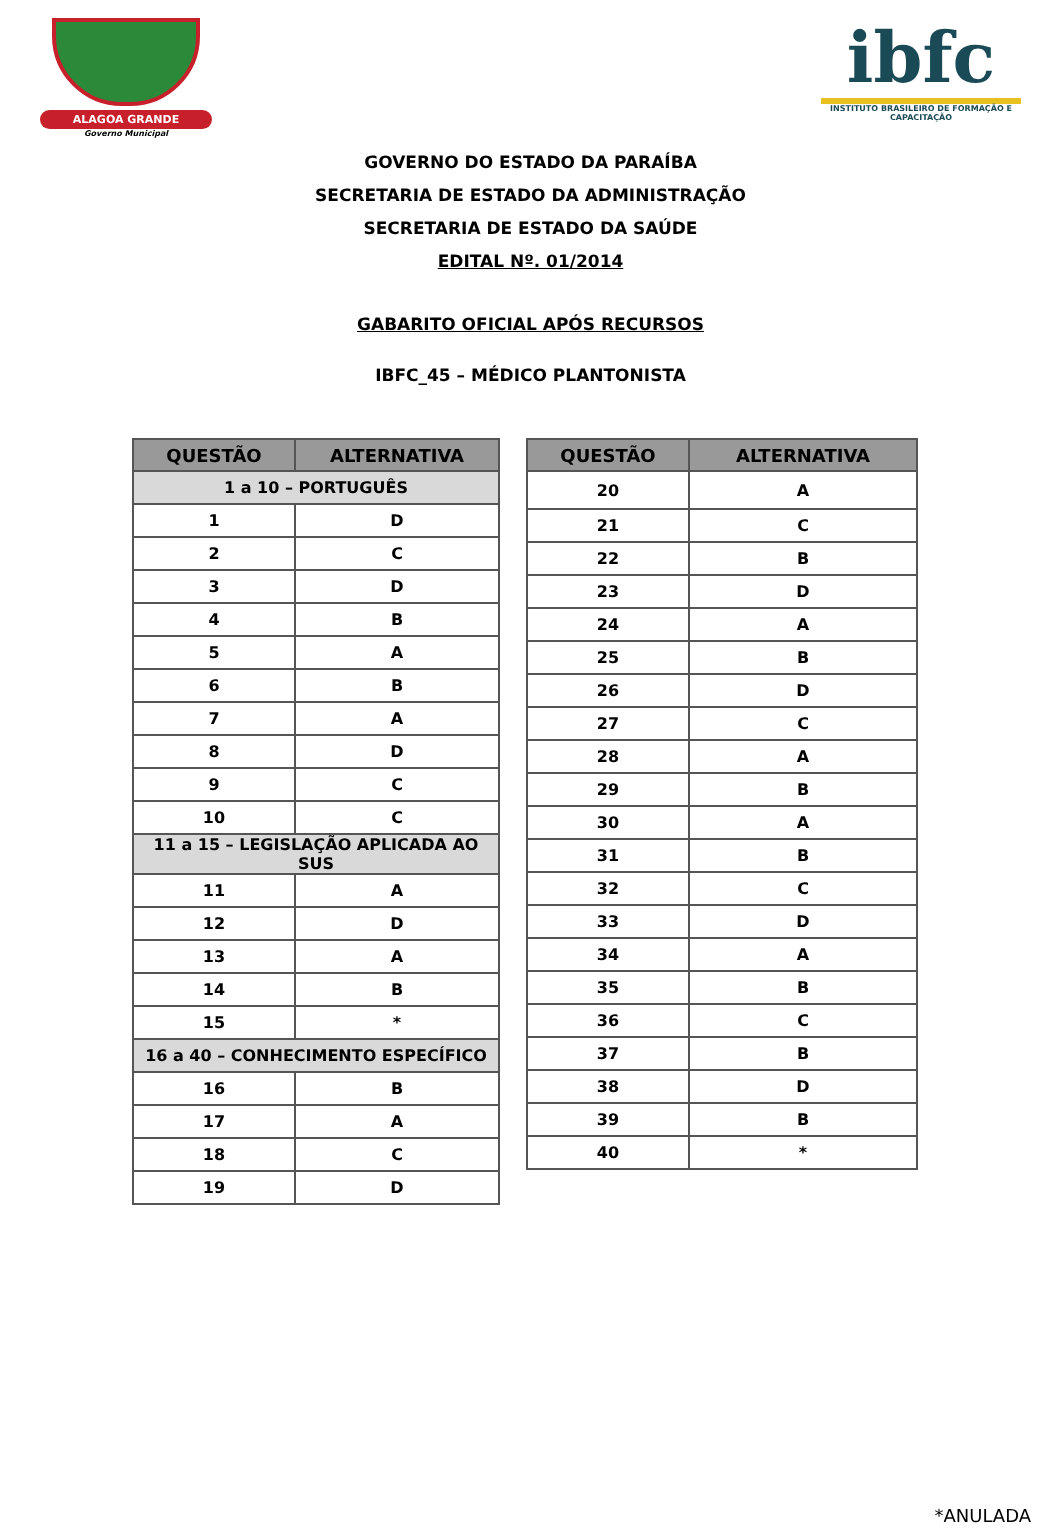ALAGOA GRANDE
Governo Municipal
ibfc
INSTITUTO BRASILEIRO DE FORMAÇÃO E CAPACITAÇÃO
GOVERNO DO ESTADO DA PARAÍBA
SECRETARIA DE ESTADO DA ADMINISTRAÇÃO
SECRETARIA DE ESTADO DA SAÚDE
EDITAL Nº. 01/2014
GABARITO OFICIAL APÓS RECURSOS
IBFC_45 – MÉDICO PLANTONISTA
| QUESTÃO | ALTERNATIVA |
| --- | --- |
| 1 a 10 – PORTUGUÊS | |
| 1 | D |
| 2 | C |
| 3 | D |
| 4 | B |
| 5 | A |
| 6 | B |
| 7 | A |
| 8 | D |
| 9 | C |
| 10 | C |
| 11 a 15 – LEGISLAÇÃO APLICADA AO SUS | |
| 11 | A |
| 12 | D |
| 13 | A |
| 14 | B |
| 15 | * |
| 16 a 40 – CONHECIMENTO ESPECÍFICO | |
| 16 | B |
| 17 | A |
| 18 | C |
| 19 | D |
| QUESTÃO | ALTERNATIVA |
| --- | --- |
| 20 | A |
| 21 | C |
| 22 | B |
| 23 | D |
| 24 | A |
| 25 | B |
| 26 | D |
| 27 | C |
| 28 | A |
| 29 | B |
| 30 | A |
| 31 | B |
| 32 | C |
| 33 | D |
| 34 | A |
| 35 | B |
| 36 | C |
| 37 | B |
| 38 | D |
| 39 | B |
| 40 | * |
*ANULADA